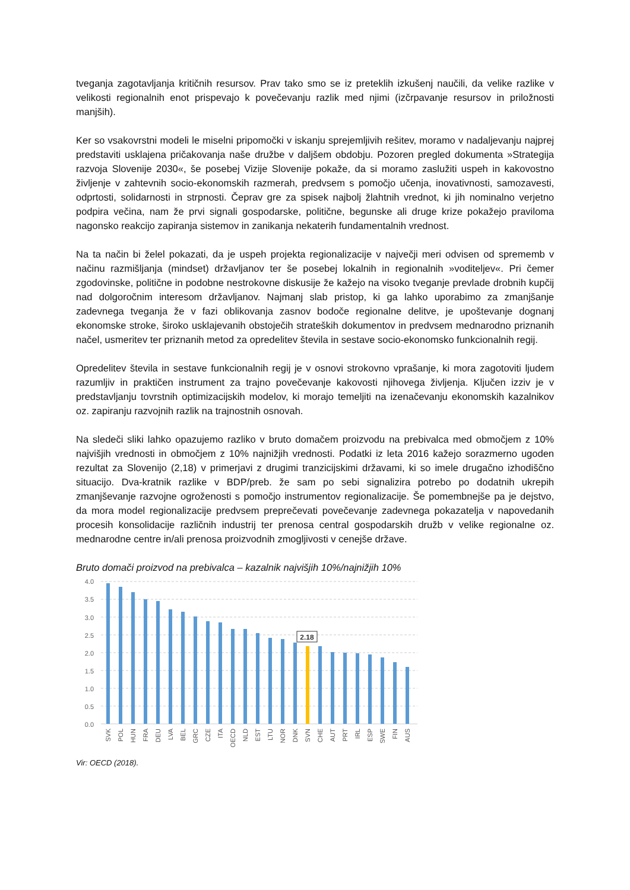tveganja zagotavljanja kritičnih resursov. Prav tako smo se iz preteklih izkušenj naučili, da velike razlike v velikosti regionalnih enot prispevajo k povečevanju razlik med njimi (izčrpavanje resursov in priložnosti manjših).
Ker so vsakovrstni modeli le miselni pripomočki v iskanju sprejemljivih rešitev, moramo v nadaljevanju najprej predstaviti usklajena pričakovanja naše družbe v daljšem obdobju. Pozoren pregled dokumenta »Strategija razvoja Slovenije 2030«, še posebej Vizije Slovenije pokaže, da si moramo zaslužiti uspeh in kakovostno življenje v zahtevnih socio-ekonomskih razmerah, predvsem s pomočjo učenja, inovativnosti, samozavesti, odprtosti, solidarnosti in strpnosti. Čeprav gre za spisek najbolj žlahtnih vrednot, ki jih nominalno verjetno podpira večina, nam že prvi signali gospodarske, politične, begunske ali druge krize pokažejo praviloma nagonsko reakcijo zapiranja sistemov in zanikanja nekaterih fundamentalnih vrednost.
Na ta način bi želel pokazati, da je uspeh projekta regionalizacije v največji meri odvisen od sprememb v načinu razmišljanja (mindset) državljanov ter še posebej lokalnih in regionalnih »voditeljev«. Pri čemer zgodovinske, politične in podobne nestrokovne diskusije že kažejo na visoko tveganje prevlade drobnih kupčij nad dolgoročnim interesom državljanov. Najmanj slab pristop, ki ga lahko uporabimo za zmanjšanje zadevnega tveganja že v fazi oblikovanja zasnov bodoče regionalne delitve, je upoštevanje dognanj ekonomske stroke, široko usklajevanih obstoječih strateških dokumentov in predvsem mednarodno priznanih načel, usmeritev ter priznanih metod za opredelitev števila in sestave socio-ekonomsko funkcionalnih regij.
Opredelitev števila in sestave funkcionalnih regij je v osnovi strokovno vprašanje, ki mora zagotoviti ljudem razumljiv in praktičen instrument za trajno povečevanje kakovosti njihovega življenja. Ključen izziv je v predstavljanju tovrstnih optimizacijskih modelov, ki morajo temeljiti na izenačevanju ekonomskih kazalnikov oz. zapiranju razvojnih razlik na trajnostnih osnovah.
Na sledeči sliki lahko opazujemo razliko v bruto domačem proizvodu na prebivalca med območjem z 10% najvišjih vrednosti in območjem z 10% najnižjih vrednosti. Podatki iz leta 2016 kažejo sorazmerno ugoden rezultat za Slovenijo (2,18) v primerjavi z drugimi tranzicijskimi državami, ki so imele drugačno izhodiščno situacijo. Dva-kratnik razlike v BDP/preb. že sam po sebi signalizira potrebo po dodatnih ukrepih zmanjševanje razvojne ogroženosti s pomočjo instrumentov regionalizacije. Še pomembnejše pa je dejstvo, da mora model regionalizacije predvsem preprečevati povečevanje zadevnega pokazatelja v napovedanih procesih konsolidacije različnih industrij ter prenosa central gospodarskih družb v velike regionalne oz. mednarodne centre in/ali prenosa proizvodnih zmogljivosti v cenejše države.
Bruto domači proizvod na prebivalca – kazalnik najvišjih 10%/najnižjih 10%
4.0
3.5
3.0
2.5
2.0
1.5
1.0
0.5
0.0
2.18
SVK
POL
HUN
FRA
DEU
LVA
BEL
GRC
CZE
ITA
OECD
NLD
EST
LTU
NOR
DNK
SVN
CHE
AUT
PRT
IRL
ESP
SWE
FIN
AUS
Vir: OECD (2018).